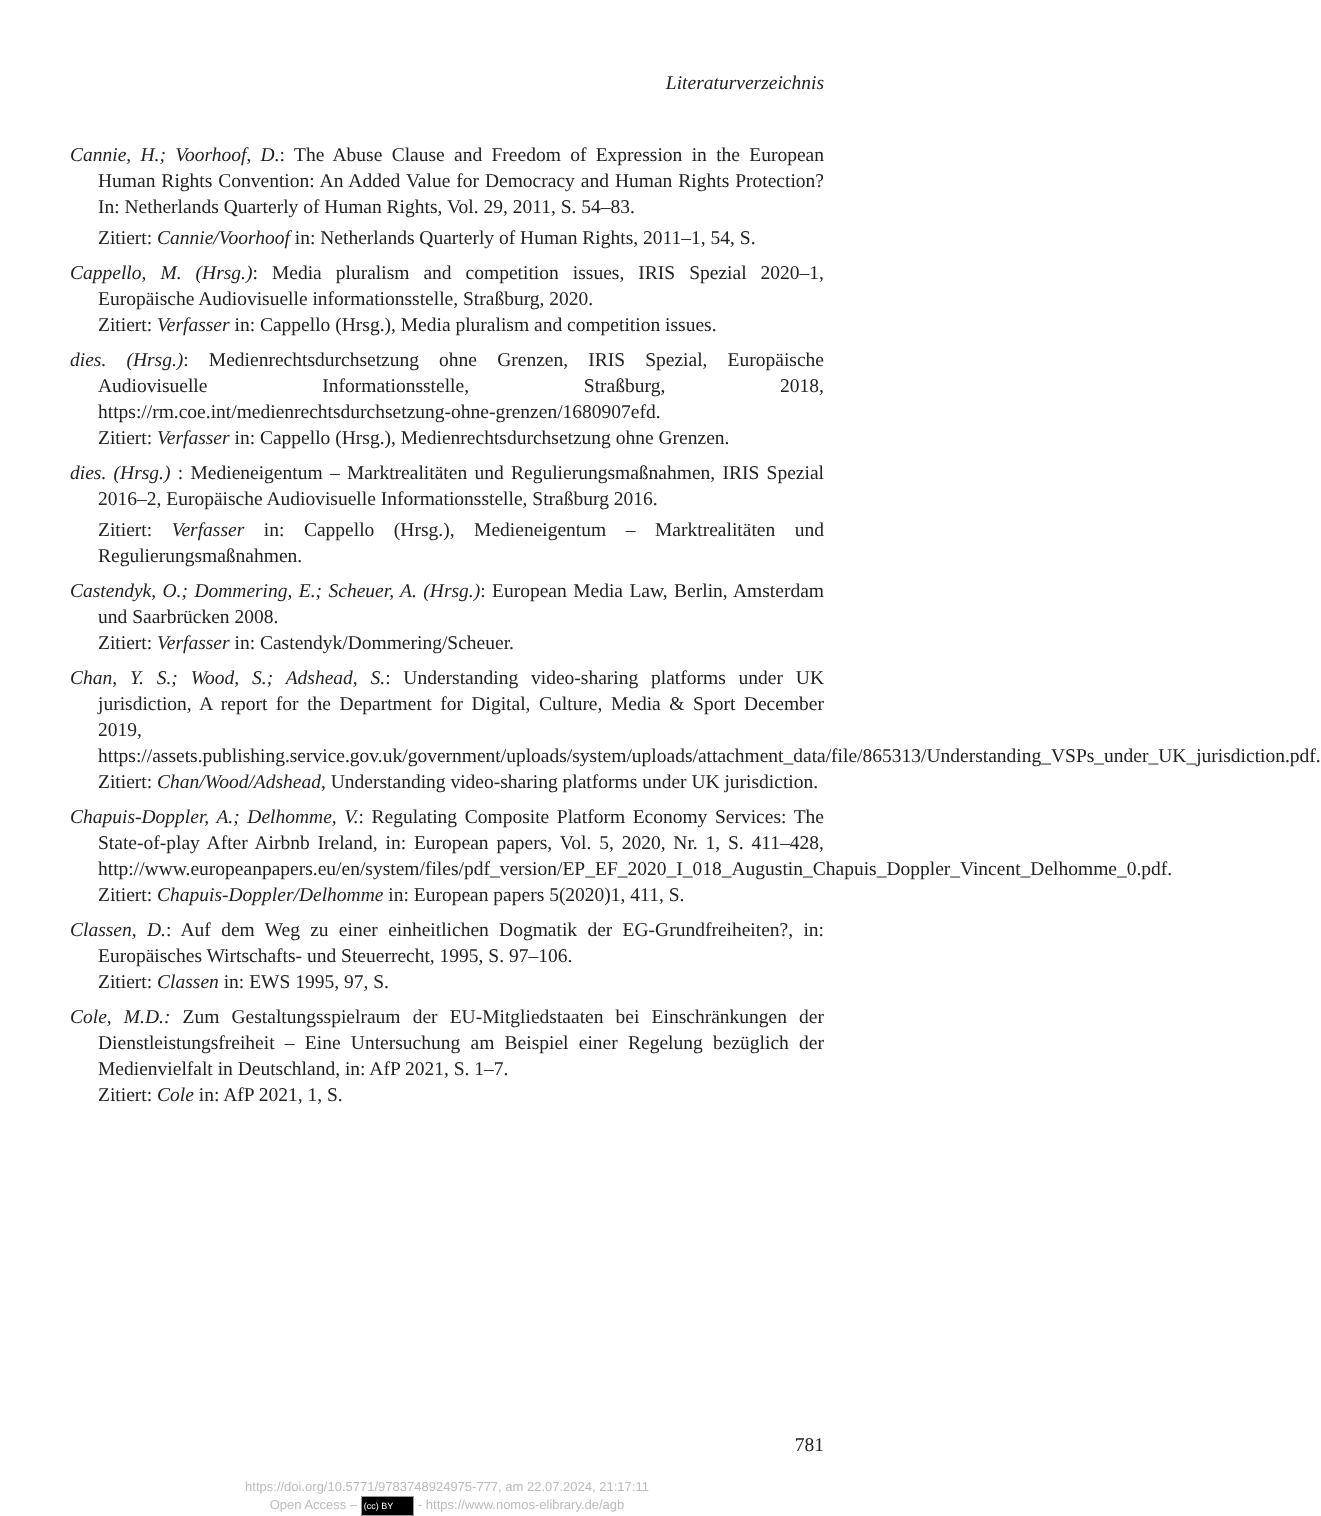Literaturverzeichnis
Cannie, H.; Voorhoof, D.: The Abuse Clause and Freedom of Expression in the European Human Rights Convention: An Added Value for Democracy and Human Rights Protection? In: Netherlands Quarterly of Human Rights, Vol. 29, 2011, S. 54–83.
Zitiert: Cannie/Voorhoof in: Netherlands Quarterly of Human Rights, 2011–1, 54, S.
Cappello, M. (Hrsg.): Media pluralism and competition issues, IRIS Spezial 2020–1, Europäische Audiovisuelle informationsstelle, Straßburg, 2020.
Zitiert: Verfasser in: Cappello (Hrsg.), Media pluralism and competition issues.
dies. (Hrsg.): Medienrechtsdurchsetzung ohne Grenzen, IRIS Spezial, Europäische Audiovisuelle Informationsstelle, Straßburg, 2018, https://rm.coe.int/medienrechtsdurchsetzung-ohne-grenzen/1680907efd.
Zitiert: Verfasser in: Cappello (Hrsg.), Medienrechtsdurchsetzung ohne Grenzen.
dies. (Hrsg.) : Medieneigentum – Marktrealitäten und Regulierungsmaßnahmen, IRIS Spezial 2016–2, Europäische Audiovisuelle Informationsstelle, Straßburg 2016.
Zitiert: Verfasser in: Cappello (Hrsg.), Medieneigentum – Marktrealitäten und Regulierungsmaßnahmen.
Castendyk, O.; Dommering, E.; Scheuer, A. (Hrsg.): European Media Law, Berlin, Amsterdam und Saarbrücken 2008.
Zitiert: Verfasser in: Castendyk/Dommering/Scheuer.
Chan, Y. S.; Wood, S.; Adshead, S.: Understanding video-sharing platforms under UK jurisdiction, A report for the Department for Digital, Culture, Media & Sport December 2019, https://assets.publishing.service.gov.uk/government/uploads/system/uploads/attachment_data/file/865313/Understanding_VSPs_under_UK_jurisdiction.pdf.
Zitiert: Chan/Wood/Adshead, Understanding video-sharing platforms under UK jurisdiction.
Chapuis-Doppler, A.; Delhomme, V.: Regulating Composite Platform Economy Services: The State-of-play After Airbnb Ireland, in: European papers, Vol. 5, 2020, Nr. 1, S. 411–428, http://www.europeanpapers.eu/en/system/files/pdf_version/EP_EF_2020_I_018_Augustin_Chapuis_Doppler_Vincent_Delhomme_0.pdf.
Zitiert: Chapuis-Doppler/Delhomme in: European papers 5(2020)1, 411, S.
Classen, D.: Auf dem Weg zu einer einheitlichen Dogmatik der EG-Grundfreiheiten?, in: Europäisches Wirtschafts- und Steuerrecht, 1995, S. 97–106.
Zitiert: Classen in: EWS 1995, 97, S.
Cole, M.D.: Zum Gestaltungsspielraum der EU-Mitgliedstaaten bei Einschränkungen der Dienstleistungsfreiheit – Eine Untersuchung am Beispiel einer Regelung bezüglich der Medienvielfalt in Deutschland, in: AfP 2021, S. 1–7.
Zitiert: Cole in: AfP 2021, 1, S.
781
https://doi.org/10.5771/9783748924975-777, am 22.07.2024, 21:17:11
Open Access – (cc) BY - https://www.nomos-elibrary.de/agb